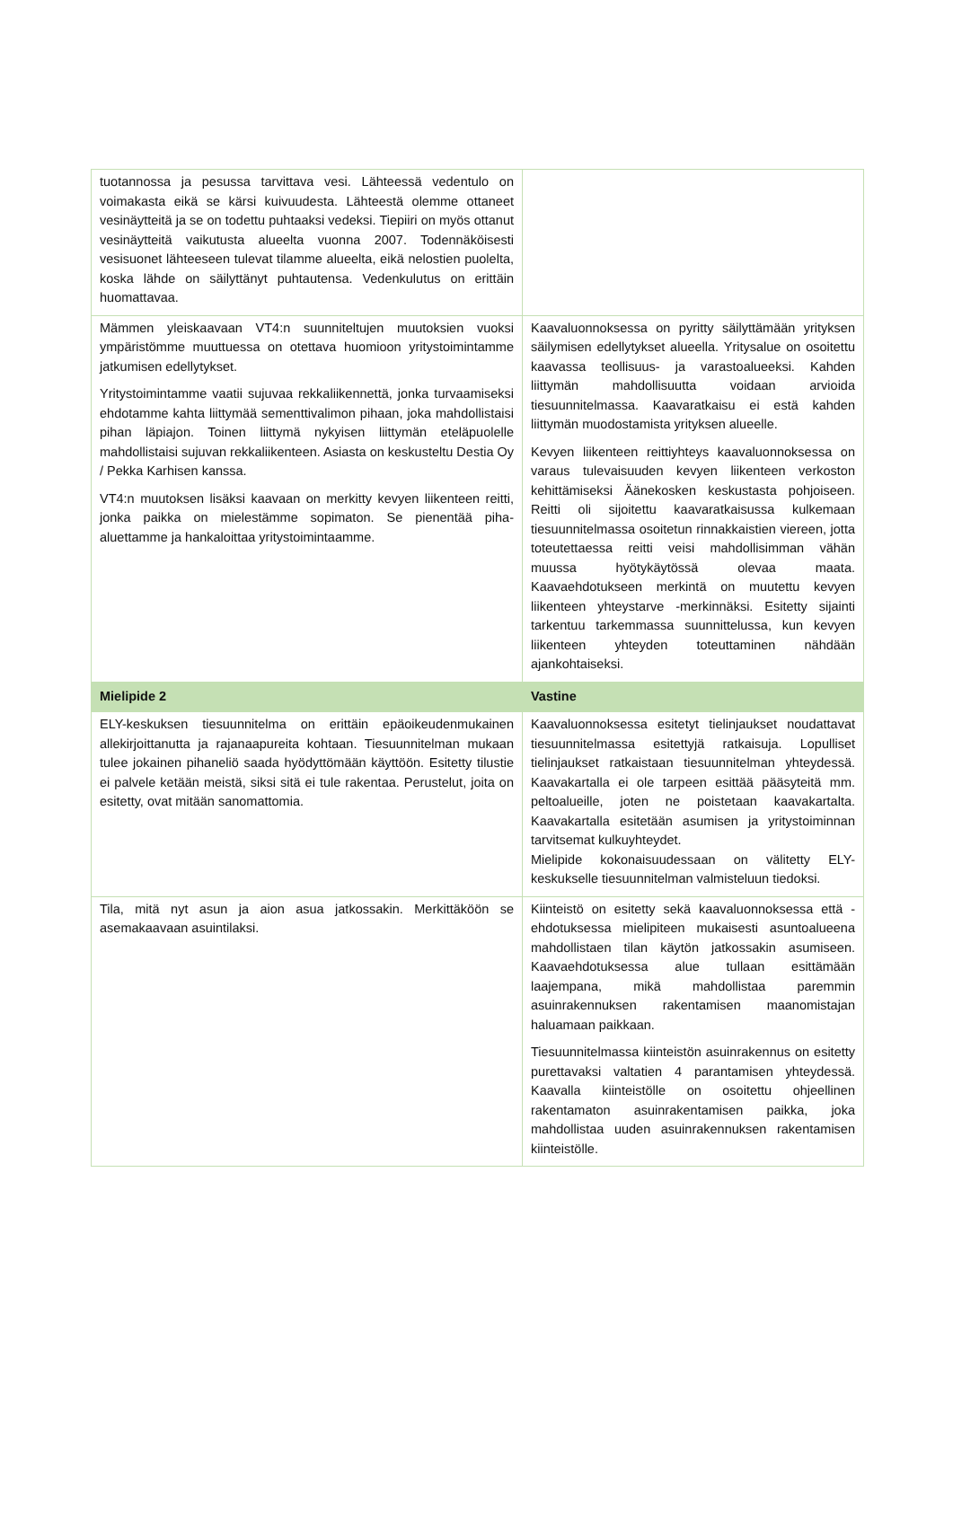| tuotannossa ja pesussa tarvittava vesi. Lähteessä vedentulo on voimakasta eikä se kärsi kuivuudesta. Lähteestä olemme ottaneet vesinäytteitä ja se on todettu puhtaaksi vedeksi. Tiepiiri on myös ottanut vesinäytteitä vaikutusta alueelta vuonna 2007. Todennäköisesti vesisuonet lähteeseen tulevat tilamme alueelta, eikä nelostien puolelta, koska lähde on säilyttänyt puhtautensa. Vedenkulutus on erittäin huomattavaa. | |
| Mämmen yleiskaavaan VT4:n suunniteltujen muutoksien vuoksi ympäristömme muuttuessa on otettava huomioon yritystoimintamme jatkumisen edellytykset. Yritystoimintamme vaatii sujuvaa rekkaliikennettä, jonka turvaamiseksi ehdotamme kahta liittymää sementtivalimon pihaan, joka mahdollistaisi pihan läpiajon. Toinen liittymä nykyisen liittymän eteläpuolelle mahdollistaisi sujuvan rekkaliikenteen. Asiasta on keskusteltu Destia Oy / Pekka Karhisen kanssa. VT4:n muutoksen lisäksi kaavaan on merkitty kevyen liikenteen reitti, jonka paikka on mielestämme sopimaton. Se pienentää piha-aluettamme ja hankaloittaa yritystoimintaamme. | Kaavaluonnoksessa on pyritty säilyttämään yrityksen säilymisen edellytykset alueella. Yritysalue on osoitettu kaavassa teollisuus- ja varastoalueeksi. Kahden liittymän mahdollisuutta voidaan arvioida tiesuunnitelmassa. Kaavaratkaisu ei estä kahden liittymän muodostamista yrityksen alueelle. Kevyen liikenteen reittiyhteys kaavaluonnoksessa on varaus tulevaisuuden kevyen liikenteen verkoston kehittämiseksi Äänekosken keskustasta pohjoiseen. Reitti oli sijoitettu kaavaratkaisussa kulkemaan tiesuunnitelmassa osoitetun rinnakkaistien viereen, jotta toteutettaessa reitti veisi mahdollisimman vähän muussa hyötykäytössä olevaa maata. Kaavaehdotukseen merkintä on muutettu kevyen liikenteen yhteystarve -merkinnäksi. Esitetty sijainti tarkentuu tarkemmassa suunnittelussa, kun kevyen liikenteen yhteyden toteuttaminen nähdään ajankohtaiseksi. |
| Mielipide 2 | Vastine |
| ELY-keskuksen tiesuunnitelma on erittäin epäoikeudenmukainen allekirjoittanutta ja rajanaapureita kohtaan. Tiesuunnitelman mukaan tulee jokainen pihaneliö saada hyödyttömään käyttöön. Esitetty tilustie ei palvele ketään meistä, siksi sitä ei tule rakentaa. Perustelut, joita on esitetty, ovat mitään sanomattomia. | Kaavaluonnoksessa esitetyt tielinjaukset noudattavat tiesuunnitelmassa esitettyjä ratkaisuja. Lopulliset tielinjaukset ratkaistaan tiesuunnitelman yhteydessä. Kaavakartalla ei ole tarpeen esittää pääsyteitä mm. peltoalueille, joten ne poistetaan kaavakartalta. Kaavakartalla esitetään asumisen ja yritystoiminnan tarvitsemat kulkuyhteydet. Mielipide kokonaisuudessaan on välitetty ELY-keskukselle tiesuunnitelman valmisteluun tiedoksi. |
| Tila, mitä nyt asun ja aion asua jatkossakin. Merkittäköön se asemakaavaan asuintilaksi. | Kiinteistö on esitetty sekä kaavaluonnoksessa että -ehdotuksessa mielipiteen mukaisesti asuntoalueena mahdollistaen tilan käytön jatkossakin asumiseen. Kaavaehdotuksessa alue tullaan esittämään laajempana, mikä mahdollistaa paremmin asuinrakennuksen rakentamisen maanomistajan haluamaan paikkaan. Tiesuunnitelmassa kiinteistön asuinrakennus on esitetty purettavaksi valtatien 4 parantamisen yhteydessä. Kaavalla kiinteistölle on osoitettu ohjeellinen rakentamaton asuinrakentamisen paikka, joka mahdollistaa uuden asuinrakennuksen rakentamisen kiinteistölle. |